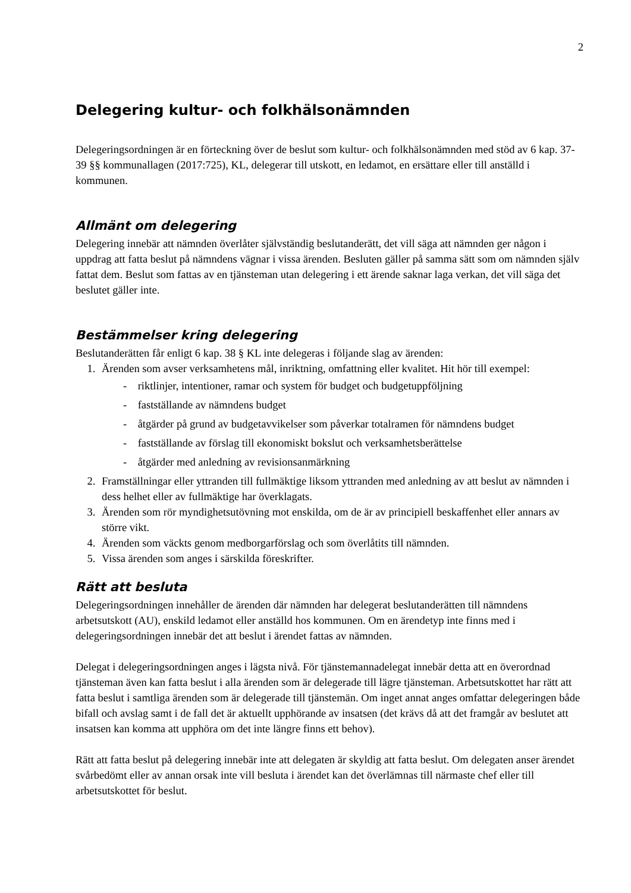2
Delegering kultur- och folkhälsonämnden
Delegeringsordningen är en förteckning över de beslut som kultur- och folkhälsonämnden med stöd av 6 kap. 37-39 §§ kommunallagen (2017:725), KL, delegerar till utskott, en ledamot, en ersättare eller till anställd i kommunen.
Allmänt om delegering
Delegering innebär att nämnden överlåter självständig beslutanderätt, det vill säga att nämnden ger någon i uppdrag att fatta beslut på nämndens vägnar i vissa ärenden. Besluten gäller på samma sätt som om nämnden själv fattat dem. Beslut som fattas av en tjänsteman utan delegering i ett ärende saknar laga verkan, det vill säga det beslutet gäller inte.
Bestämmelser kring delegering
Beslutanderätten får enligt 6 kap. 38 § KL inte delegeras i följande slag av ärenden:
1. Ärenden som avser verksamhetens mål, inriktning, omfattning eller kvalitet. Hit hör till exempel:
- riktlinjer, intentioner, ramar och system för budget och budgetuppföljning
- fastställande av nämndens budget
- åtgärder på grund av budgetavvikelser som påverkar totalramen för nämndens budget
- fastställande av förslag till ekonomiskt bokslut och verksamhetsberättelse
- åtgärder med anledning av revisionsanmärkning
2. Framställningar eller yttranden till fullmäktige liksom yttranden med anledning av att beslut av nämnden i dess helhet eller av fullmäktige har överklagats.
3. Ärenden som rör myndighetsutövning mot enskilda, om de är av principiell beskaffenhet eller annars av större vikt.
4. Ärenden som väckts genom medborgarförslag och som överlåtits till nämnden.
5. Vissa ärenden som anges i särskilda föreskrifter.
Rätt att besluta
Delegeringsordningen innehåller de ärenden där nämnden har delegerat beslutanderätten till nämndens arbetsutskott (AU), enskild ledamot eller anställd hos kommunen. Om en ärendetyp inte finns med i delegeringsordningen innebär det att beslut i ärendet fattas av nämnden.
Delegat i delegeringsordningen anges i lägsta nivå. För tjänstemannadelegat innebär detta att en överordnad tjänsteman även kan fatta beslut i alla ärenden som är delegerade till lägre tjänsteman. Arbetsutskottet har rätt att fatta beslut i samtliga ärenden som är delegerade till tjänstemän. Om inget annat anges omfattar delegeringen både bifall och avslag samt i de fall det är aktuellt upphörande av insatsen (det krävs då att det framgår av beslutet att insatsen kan komma att upphöra om det inte längre finns ett behov).
Rätt att fatta beslut på delegering innebär inte att delegaten är skyldig att fatta beslut. Om delegaten anser ärendet svårbedömt eller av annan orsak inte vill besluta i ärendet kan det överlämnas till närmaste chef eller till arbetsutskottet för beslut.